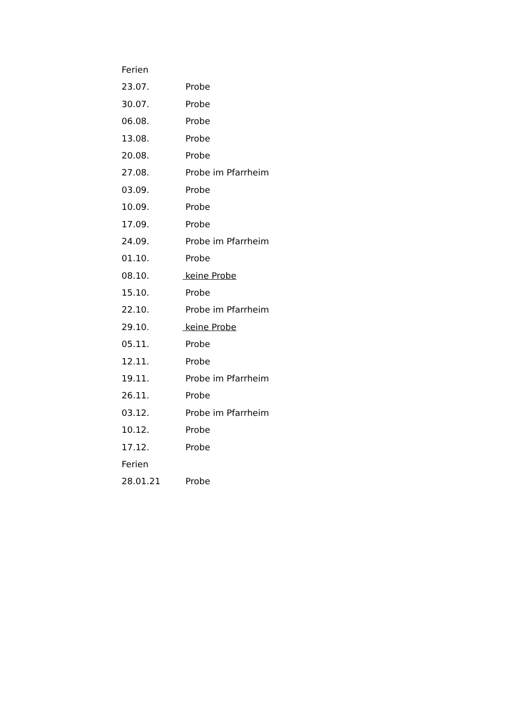Ferien
23.07. Probe
30.07. Probe
06.08. Probe
13.08. Probe
20.08. Probe
27.08. Probe im Pfarrheim
03.09. Probe
10.09. Probe
17.09. Probe
24.09. Probe im Pfarrheim
01.10. Probe
08.10. keine Probe
15.10. Probe
22.10. Probe im Pfarrheim
29.10. keine Probe
05.11. Probe
12.11. Probe
19.11. Probe im Pfarrheim
26.11. Probe
03.12. Probe im Pfarrheim
10.12. Probe
17.12. Probe
Ferien
28.01.21 Probe